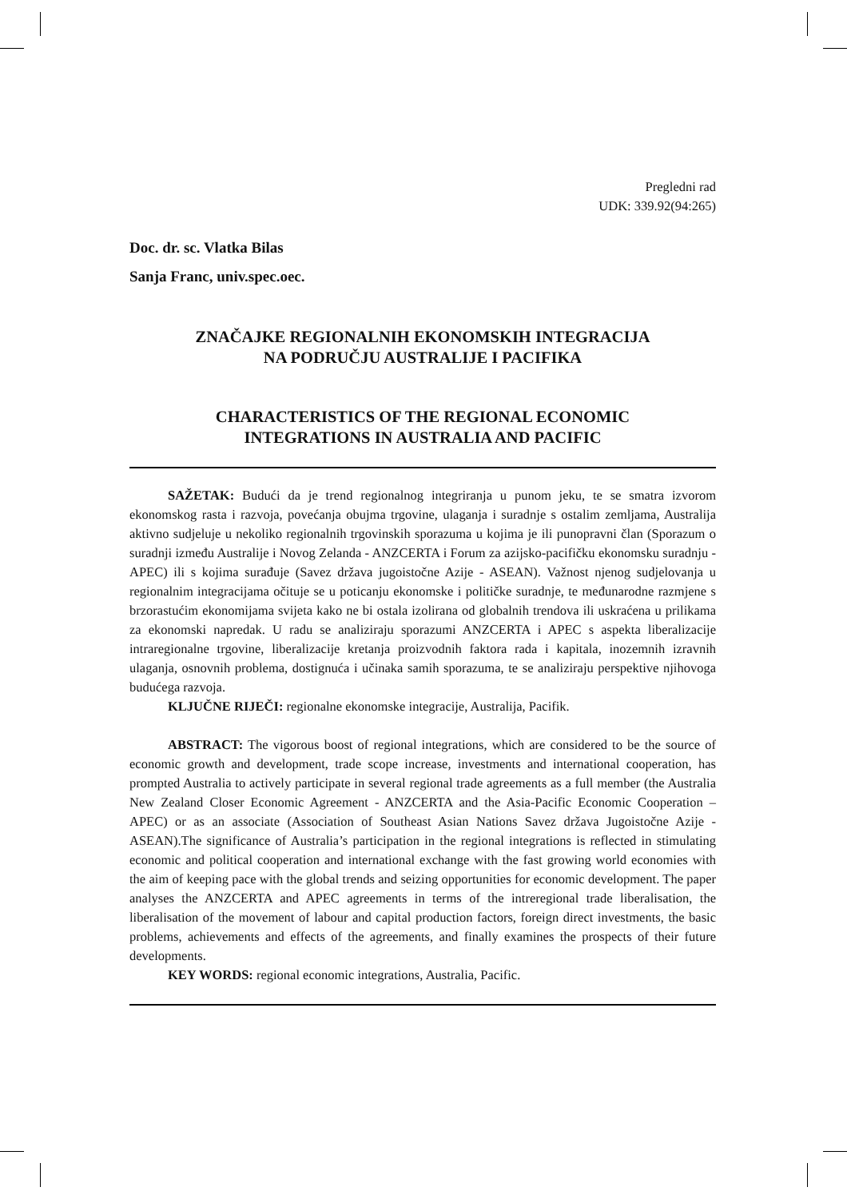Pregledni rad
UDK: 339.92(94:265)
Doc. dr. sc. Vlatka Bilas
Sanja Franc, univ.spec.oec.
ZNAČAJKE REGIONALNIH EKONOMSKIH INTEGRACIJA
NA PODRUČJU AUSTRALIJE I PACIFIKA
CHARACTERISTICS OF THE REGIONAL ECONOMIC
INTEGRATIONS IN AUSTRALIA AND PACIFIC
SAŽETAK: Budući da je trend regionalnog integriranja u punom jeku, te se smatra izvorom ekonomskog rasta i razvoja, povećanja obujma trgovine, ulaganja i suradnje s ostalim zemljama, Australija aktivno sudjeluje u nekoliko regionalnih trgovinskih sporazuma u kojima je ili punopravni član (Sporazum o suradnji između Australije i Novog Zelanda - ANZCERTA i Forum za azijsko-pacifičku ekonomsku suradnju - APEC) ili s kojima surađuje (Savez država jugoistočne Azije - ASEAN). Važnost njenog sudjelovanja u regionalnim integracijama očituje se u poticanju ekonomske i političke suradnje, te međunarodne razmjene s brzorastućim ekonomijama svijeta kako ne bi ostala izolirana od globalnih trendova ili uskraćena u prilikama za ekonomski napredak. U radu se analiziraju sporazumi ANZCERTA i APEC s aspekta liberalizacije intraregionalne trgovine, liberalizacije kretanja proizvodnih faktora rada i kapitala, inozemnih izravnih ulaganja, osnovnih problema, dostignuća i učinaka samih sporazuma, te se analiziraju perspektive njihovoga budućega razvoja.
KLJUČNE RIJEČI: regionalne ekonomske integracije, Australija, Pacifik.
ABSTRACT: The vigorous boost of regional integrations, which are considered to be the source of economic growth and development, trade scope increase, investments and international cooperation, has prompted Australia to actively participate in several regional trade agreements as a full member (the Australia New Zealand Closer Economic Agreement - ANZCERTA and the Asia-Pacific Economic Cooperation – APEC) or as an associate (Association of Southeast Asian Nations Savez država Jugoistočne Azije - ASEAN).The significance of Australia’s participation in the regional integrations is reflected in stimulating economic and political cooperation and international exchange with the fast growing world economies with the aim of keeping pace with the global trends and seizing opportunities for economic development. The paper analyses the ANZCERTA and APEC agreements in terms of the intreregional trade liberalisation, the liberalisation of the movement of labour and capital production factors, foreign direct investments, the basic problems, achievements and effects of the agreements, and finally examines the prospects of their future developments.
KEY WORDS: regional economic integrations, Australia, Pacific.